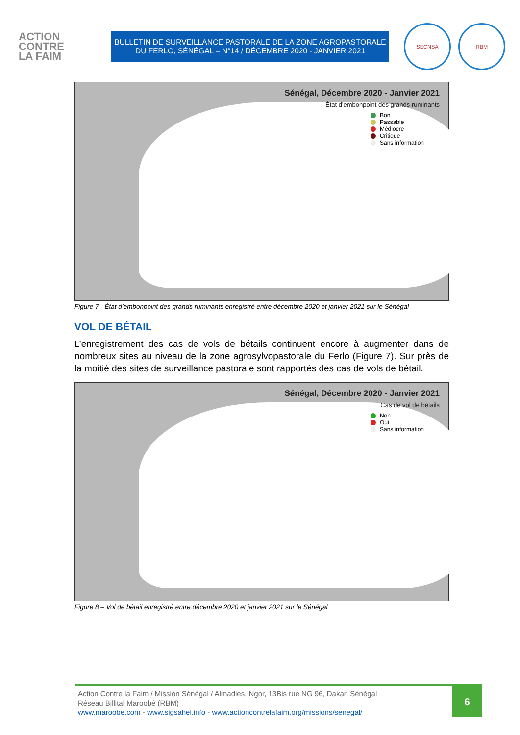ACTION
CONTRE
LA FAIM
BULLETIN DE SURVEILLANCE PASTORALE DE LA ZONE AGROPASTORALE
DU FERLO, SÉNÉGAL – N°14 / DÉCEMBRE 2020 - JANVIER 2021
SECNSA RBM
Sénégal, Décembre 2020 - Janvier 2021
État d'embonpoint des grands ruminants
Bon
Passable
Médiocre
Critique
Sans information
Figure 7 - État d’embonpoint des grands ruminants enregistré entre décembre 2020 et janvier 2021 sur le Sénégal
VOL DE BÉTAIL
L’enregistrement des cas de vols de bétails continuent encore à augmenter dans de nombreux sites au niveau de la zone agrosylvopastorale du Ferlo (Figure 7). Sur près de la moitié des sites de surveillance pastorale sont rapportés des cas de vols de bétail.
Sénégal, Décembre 2020 - Janvier 2021
Cas de vol de bétails
Non
Oui
Sans information
Figure 8 – Vol de bétail enregistré entre décembre 2020 et janvier 2021 sur le Sénégal
Action Contre la Faim / Mission Sénégal / Almadies, Ngor, 13Bis rue NG 96, Dakar, Sénégal
Réseau Billital Maroobé (RBM)
www.maroobe.com - www.sigsahel.info - www.actioncontrelafaim.org/missions/senegal/
6